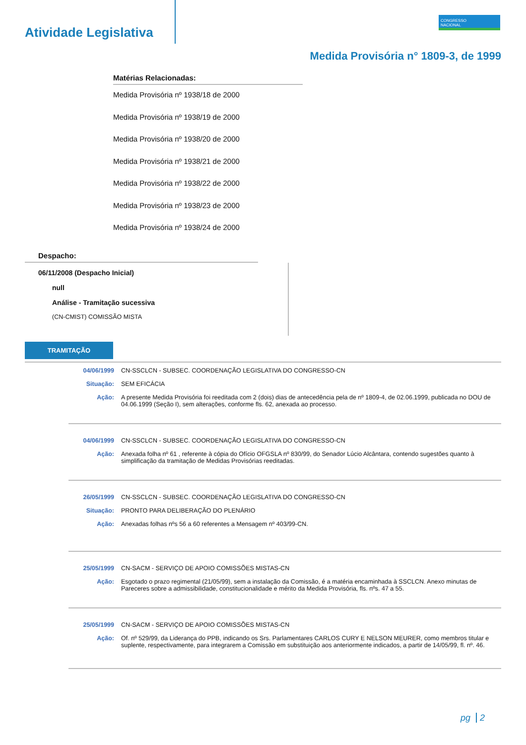Atividade Legislativa
CONGRESSO
NACIONAL
Medida Provisória n° 1809-3, de 1999
Matérias Relacionadas:
Medida Provisória nº 1938/18 de 2000
Medida Provisória nº 1938/19 de 2000
Medida Provisória nº 1938/20 de 2000
Medida Provisória nº 1938/21 de 2000
Medida Provisória nº 1938/22 de 2000
Medida Provisória nº 1938/23 de 2000
Medida Provisória nº 1938/24 de 2000
Despacho:
06/11/2008 (Despacho Inicial)
null
Análise - Tramitação sucessiva
(CN-CMIST) COMISSÃO MISTA
TRAMITAÇÃO
| 04/06/1999 | CN-SSCLCN - SUBSEC. COORDENAÇÃO LEGISLATIVA DO CONGRESSO-CN |
| Situação: | SEM EFICÁCIA |
| Ação: | A presente Medida Provisória foi reeditada com 2 (dois) dias de antecedência pela de nº 1809-4, de 02.06.1999, publicada no DOU de 04.06.1999 (Seção I), sem alterações, conforme fls. 62, anexada ao processo. |
| 04/06/1999 | CN-SSCLCN - SUBSEC. COORDENAÇÃO LEGISLATIVA DO CONGRESSO-CN |
| Ação: | Anexada folha nº 61 , referente à cópia do Ofício OFGSLA nº 830/99, do Senador Lúcio Alcântara, contendo sugestões quanto à simplificação da tramitação de Medidas Provisórias reeditadas. |
| 26/05/1999 | CN-SSCLCN - SUBSEC. COORDENAÇÃO LEGISLATIVA DO CONGRESSO-CN |
| Situação: | PRONTO PARA DELIBERAÇÃO DO PLENÁRIO |
| Ação: | Anexadas folhas nºs 56 a 60 referentes a Mensagem nº 403/99-CN. |
| 25/05/1999 | CN-SACM - SERVIÇO DE APOIO COMISSÕES MISTAS-CN |
| Ação: | Esgotado o prazo regimental (21/05/99), sem a instalação da Comissão, é a matéria encaminhada à SSCLCN. Anexo minutas de Pareceres sobre a admissibilidade, constitucionalidade e mérito da Medida Provisória, fls. nºs. 47 a 55. |
| 25/05/1999 | CN-SACM - SERVIÇO DE APOIO COMISSÕES MISTAS-CN |
| Ação: | Of. nº 529/99, da Liderança do PPB, indicando os Srs. Parlamentares CARLOS CURY E NELSON MEURER, como membros titular e suplente, respectivamente, para integrarem a Comissão em substituição aos anteriormente indicados, a partir de 14/05/99, fl. nº. 46. |
pg 2